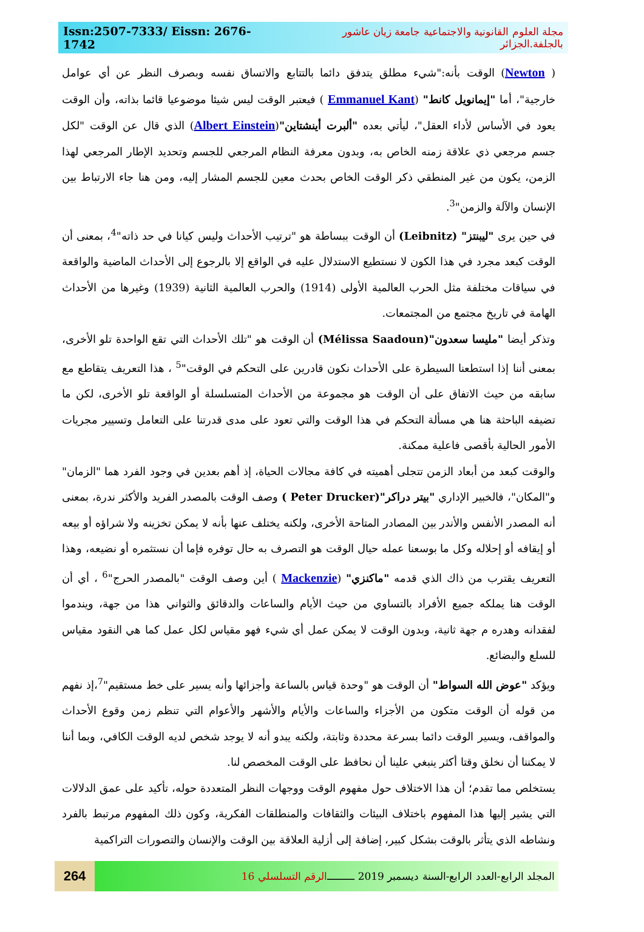Issn:2507-7333/ Eissn: 2676-1742 مجلة العلوم القانونية والاجتماعية جامعة زيان عاشور بالجلفة.الجزائر
( Newton) الوقت بأنه:"شيء مطلق يتدفق دائما بالتتابع والاتساق نفسه وبصرف النظر عن أي عوامل خارجية"، أما "إيمانويل كانط" (Emmanuel Kant ) فيعتبر الوقت ليس شيئا موضوعيا قائما بذاته، وأن الوقت يعود في الأساس لأداء العقل"، ليأتي بعده "ألبرت أينشتاين"(Albert Einstein) الذي قال عن الوقت "لكل جسم مرجعي ذي علاقة زمنه الخاص به، وبدون معرفة النظام المرجعي للجسم وتحديد الإطار المرجعي لهذا الزمن، يكون من غير المنطقي ذكر الوقت الخاص بحدث معين للجسم المشار إليه، ومن هنا جاء الارتباط بين الإنسان والآلة والزمن"<sup>3</sup>.
في حين يرى "ليبنتز" (Leibnitz) أن الوقت ببساطة هو "ترتيب الأحداث وليس كيانا في حد ذاته"<sup>4</sup>، بمعنى أن الوقت كبعد مجرد في هذا الكون لا نستطيع الاستدلال عليه في الواقع إلا بالرجوع إلى الأحداث الماضية والواقعة في سياقات مختلفة مثل الحرب العالمية الأولى (1914) والحرب العالمية الثانية (1939) وغيرها من الأحداث الهامة في تاريخ مجتمع من المجتمعات.
وتذكر أيضا "مليسا سعدون"(Mélissa Saadoun) أن الوقت هو "تلك الأحداث التي تقع الواحدة تلو الأخرى، بمعنى أننا إذا استطعنا السيطرة على الأحداث نكون قادرين على التحكم في الوقت"<sup>5</sup> ، هذا التعريف يتقاطع مع سابقه من حيث الاتفاق على أن الوقت هو مجموعة من الأحداث المتسلسلة أو الواقعة تلو الأخرى، لكن ما تضيفه الباحثة هنا هي مسألة التحكم في هذا الوقت والتي تعود على مدى قدرتنا على التعامل وتسيير مجريات الأمور الحالية بأقصى فاعلية ممكنة.
والوقت كبعد من أبعاد الزمن تتجلى أهميته في كافة مجالات الحياة، إذ أهم بعدين في وجود الفرد هما "الزمان" و"المكان"، فالخبير الإداري "بيتر دراكر"(Peter Drucker ) وصف الوقت بالمصدر الفريد والأكثر ندرة، بمعنى أنه المصدر الأنفس والأندر بين المصادر المتاحة الأخرى، ولكنه يختلف عنها بأنه لا يمكن تخزينه ولا شراؤه أو بيعه أو إيقافه أو إحلاله وكل ما بوسعنا عمله حيال الوقت هو التصرف به حال توفره فإما أن نستثمره أو نضيعه، وهذا التعريف يقترب من ذاك الذي قدمه "ماكنزي" (Mackenzie ) أين وصف الوقت "بالمصدر الحرج"<sup>6</sup> ، أي أن الوقت هنا يملكه جميع الأفراد بالتساوي من حيث الأيام والساعات والدقائق والثواني هذا من جهة، ويندموا لفقدانه وهدره م جهة ثانية، وبدون الوقت لا يمكن عمل أي شيء فهو مقياس لكل عمل كما هي النقود مقياس للسلع والبضائع.
ويؤكد "عوض الله السواط" أن الوقت هو "وحدة قياس بالساعة وأجزائها وأنه يسير على خط مستقيم"<sup>7</sup>،إذ نفهم من قوله أن الوقت متكون من الأجزاء والساعات والأيام والأشهر والأعوام التي تنظم زمن وقوع الأحداث والمواقف، ويسير الوقت دائما بسرعة محددة وثابتة، ولكنه يبدو أنه لا يوجد شخص لديه الوقت الكافي، وبما أننا لا يمكننا أن نخلق وقتا أكثر ينبغي علينا أن نحافظ على الوقت المخصص لنا.
يستخلص مما تقدم؛ أن هذا الاختلاف حول مفهوم الوقت ووجهات النظر المتعددة حوله، تأكيد على عمق الدلالات التي يشير إليها هذا المفهوم باختلاف البيئات والثقافات والمنطلقات الفكرية، وكون ذلك المفهوم مرتبط بالفرد ونشاطه الذي يتأثر بالوقت بشكل كبير، إضافة إلى أزلية العلاقة بين الوقت والإنسان والتصورات التراكمية
264
المجلد الرابع-العدد الرابع-السنة ديسمبر 2019 ـــــــــ الرقم التسلسلي 16